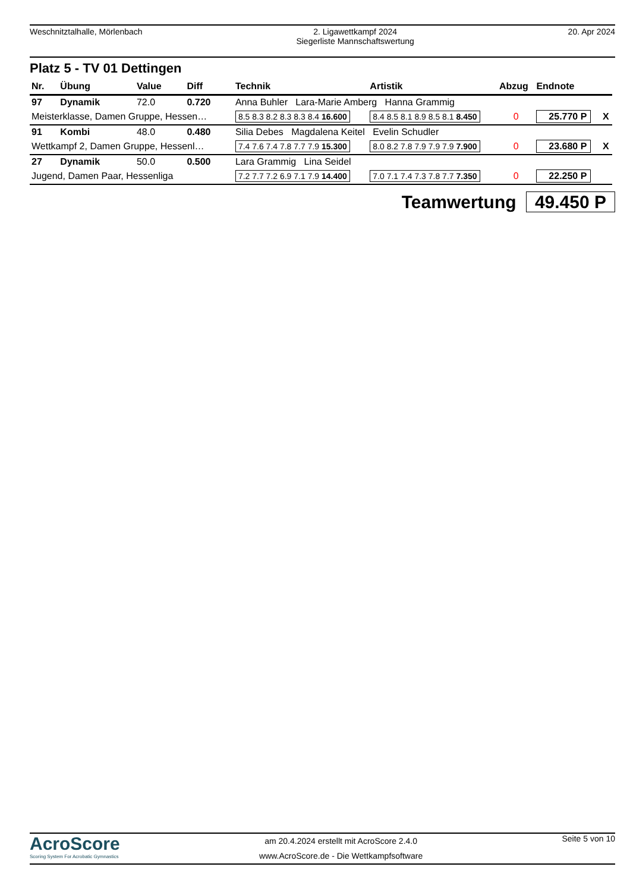Weschnitztalhalle, Mörlenbach 2. Ligawettkampf 2024
Siegerliste Mannschaftswertung
20. Apr 2024
Platz 5 - TV 01 Dettingen
| Nr. | Übung | Value | Diff | Technik | Artistik | Abzug | Endnote | |
| --- | --- | --- | --- | --- | --- | --- | --- | --- |
| 97 | Dynamik | 72.0 | 0.720 | Anna Buhler Lara-Marie Amberg Hanna Grammig | | | | |
| Meisterklasse, Damen Gruppe, Hessen… | | | | 8.5 8.3 8.2 8.3 8.3 8.4 16.600 | 8.4 8.5 8.1 8.9 8.5 8.1 8.450 | 0 | 25.770 P | X |
| 91 | Kombi | 48.0 | 0.480 | Silia Debes Magdalena Keitel Evelin Schudler | | | | |
| Wettkampf 2, Damen Gruppe, Hessenl… | | | | 7.4 7.6 7.4 7.8 7.7 7.9 15.300 | 8.0 8.2 7.8 7.9 7.9 7.9 7.900 | 0 | 23.680 P | X |
| 27 | Dynamik | 50.0 | 0.500 | Lara Grammig Lina Seidel | | | | |
| Jugend, Damen Paar, Hessenliga | | | | 7.2 7.7 7.2 6.9 7.1 7.9 14.400 | 7.0 7.1 7.4 7.3 7.8 7.7 7.350 | 0 | 22.250 P | |
Teamwertung 49.450 P
AcroScore
Scoring System For Acrobatic Gymnastics
am 20.4.2024 erstellt mit AcroScore 2.4.0
www.AcroScore.de - Die Wettkampfsoftware
Seite 5 von 10